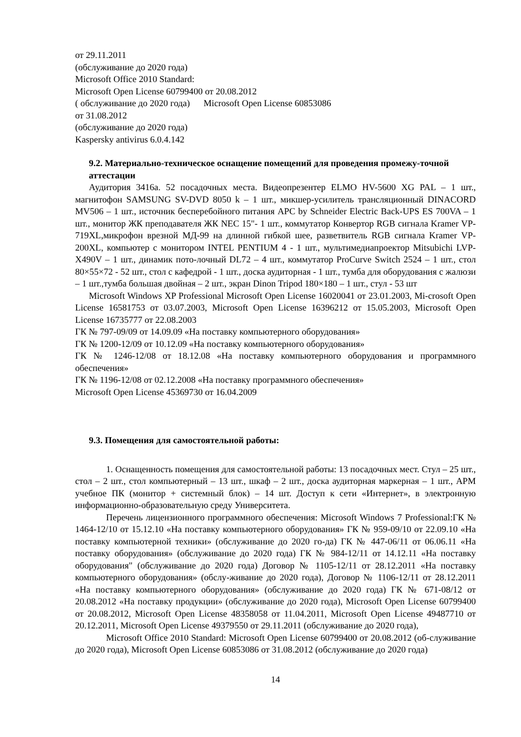от 29.11.2011
(обслуживание до 2020 года)
Microsoft Office 2010 Standard:
Microsoft Open License 60799400 от 20.08.2012
( обслуживание до 2020 года) Microsoft Open License 60853086
от 31.08.2012
(обслуживание до 2020 года)
Kaspersky antivirus 6.0.4.142
9.2. Материально-техническое оснащение помещений для проведения промежу-точной аттестации
Аудитория 3416а. 52 посадочных места. Видеопрезентер ELMO HV-5600 XG PAL – 1 шт., магнитофон SAMSUNG SV-DVD 8050 k – 1 шт., микшер-усилитель трансляционный DINACORD MV506 – 1 шт., источник бесперебойного питания APC by Schneider Electric Back-UPS ES 700VA – 1 шт., монитор ЖК преподавателя ЖК NEC 15"- 1 шт., коммутатор Конвертор RGB сигнала Kramer VP-719XL,микрофон врезной МД-99 на длинной гибкой шее, разветвитель RGB сигнала Kramer VP-200XL, компьютер с монитором INTEL PENTIUM 4 - 1 шт., мультимедиапроектор Mitsubichi LVP-X490V – 1 шт., динамик пото-лочный DL72 – 4 шт., коммутатор ProCurve Switch 2524 – 1 шт., стол 80×55×72 - 52 шт., стол с кафедрой - 1 шт., доска аудиторная - 1 шт., тумба для оборудования с жалюзи – 1 шт.,тумба большая двойная – 2 шт., экран Dinon Tripod 180×180 – 1 шт., стул - 53 шт
Microsoft Windows XP Professional Microsoft Open License 16020041 от 23.01.2003, Mi-crosoft Open License 16581753 от 03.07.2003, Microsoft Open License 16396212 от 15.05.2003, Microsoft Open License 16735777 от 22.08.2003
ГК № 797-09/09 от 14.09.09 «На поставку компьютерного оборудования»
ГК № 1200-12/09 от 10.12.09 «На поставку компьютерного оборудования»
ГК № 1246-12/08 от 18.12.08 «На поставку компьютерного оборудования и программного обеспечения»
ГК № 1196-12/08 от 02.12.2008 «На поставку программного обеспечения»
Microsoft Open License 45369730 от 16.04.2009
9.3. Помещения для самостоятельной работы:
1. Оснащенность помещения для самостоятельной работы: 13 посадочных мест. Стул – 25 шт., стол – 2 шт., стол компьютерный – 13 шт., шкаф – 2 шт., доска аудиторная маркерная – 1 шт., АРМ учебное ПК (монитор + системный блок) – 14 шт. Доступ к сети «Интернет», в электронную информационно-образовательную среду Университета.
Перечень лицензионного программного обеспечения: Microsoft Windows 7 Professional:ГК № 1464-12/10 от 15.12.10 «На поставку компьютерного оборудования» ГК № 959-09/10 от 22.09.10 «На поставку компьютерной техники» (обслуживание до 2020 го-да) ГК № 447-06/11 от 06.06.11 «На поставку оборудования» (обслуживание до 2020 года) ГК № 984-12/11 от 14.12.11 «На поставку оборудования" (обслуживание до 2020 года) Договор № 1105-12/11 от 28.12.2011 «На поставку компьютерного оборудования» (обслу-живание до 2020 года), Договор № 1106-12/11 от 28.12.2011 «На поставку компьютерного оборудования» (обслуживание до 2020 года) ГК № 671-08/12 от 20.08.2012 «На поставку продукции» (обслуживание до 2020 года), Microsoft Open License 60799400 от 20.08.2012, Microsoft Open License 48358058 от 11.04.2011, Microsoft Open License 49487710 от 20.12.2011, Microsoft Open License 49379550 от 29.11.2011 (обслуживание до 2020 года),
Microsoft Office 2010 Standard: Microsoft Open License 60799400 от 20.08.2012 (об-служивание до 2020 года), Microsoft Open License 60853086 от 31.08.2012 (обслуживание до 2020 года)
14